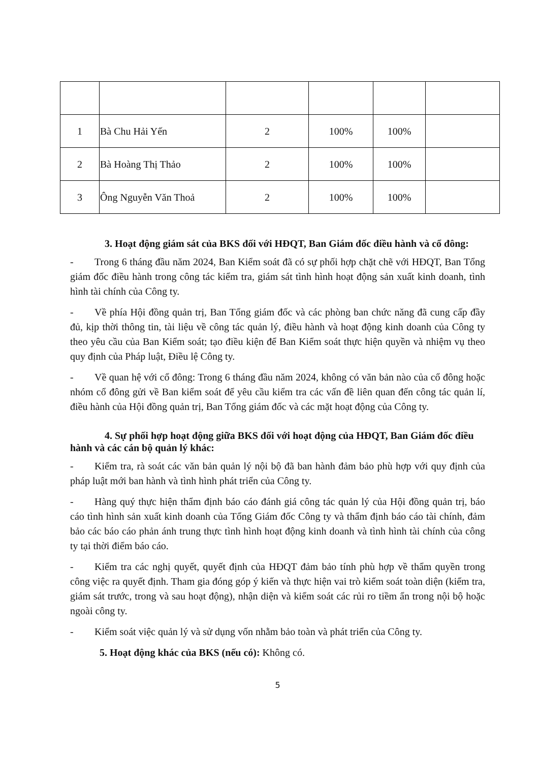| 1 | Bà Chu Hải Yến | 2 | 100% | 100% | |
| 2 | Bà Hoàng Thị Thảo | 2 | 100% | 100% | |
| 3 | Ông Nguyễn Văn Thoả | 2 | 100% | 100% | |
3. Hoạt động giám sát của BKS đối với HĐQT, Ban Giám đốc điều hành và cổ đông:
- Trong 6 tháng đầu năm 2024, Ban Kiểm soát đã có sự phối hợp chặt chẽ với HĐQT, Ban Tổng giám đốc điều hành trong công tác kiểm tra, giám sát tình hình hoạt động sản xuất kinh doanh, tình hình tài chính của Công ty.
- Về phía Hội đồng quản trị, Ban Tổng giám đốc và các phòng ban chức năng đã cung cấp đầy đủ, kịp thời thông tin, tài liệu về công tác quản lý, điều hành và hoạt động kinh doanh của Công ty theo yêu cầu của Ban Kiểm soát; tạo điều kiện để Ban Kiểm soát thực hiện quyền và nhiệm vụ theo quy định của Pháp luật, Điều lệ Công ty.
- Về quan hệ với cổ đông: Trong 6 tháng đầu năm 2024, không có văn bản nào của cổ đông hoặc nhóm cổ đông gửi về Ban kiểm soát để yêu cầu kiểm tra các vấn đề liên quan đến công tác quản lí, điều hành của Hội đồng quản trị, Ban Tổng giám đốc và các mặt hoạt động của Công ty.
4. Sự phối hợp hoạt động giữa BKS đối với hoạt động của HĐQT, Ban Giám đốc điều hành và các cán bộ quản lý khác:
- Kiểm tra, rà soát các văn bản quản lý nội bộ đã ban hành đảm bảo phù hợp với quy định của pháp luật mới ban hành và tình hình phát triển của Công ty.
- Hàng quý thực hiện thẩm định báo cáo đánh giá công tác quản lý của Hội đồng quản trị, báo cáo tình hình sản xuất kinh doanh của Tổng Giám đốc Công ty và thẩm định báo cáo tài chính, đảm bảo các báo cáo phản ánh trung thực tình hình hoạt động kinh doanh và tình hình tài chính của công ty tại thời điểm báo cáo.
- Kiểm tra các nghị quyết, quyết định của HĐQT đảm bảo tính phù hợp về thẩm quyền trong công việc ra quyết định. Tham gia đóng góp ý kiến và thực hiện vai trò kiểm soát toàn diện (kiểm tra, giám sát trước, trong và sau hoạt động), nhận diện và kiểm soát các rủi ro tiềm ẩn trong nội bộ hoặc ngoài công ty.
- Kiểm soát việc quản lý và sử dụng vốn nhằm bảo toàn và phát triển của Công ty.
5. Hoạt động khác của BKS (nếu có): Không có.
5